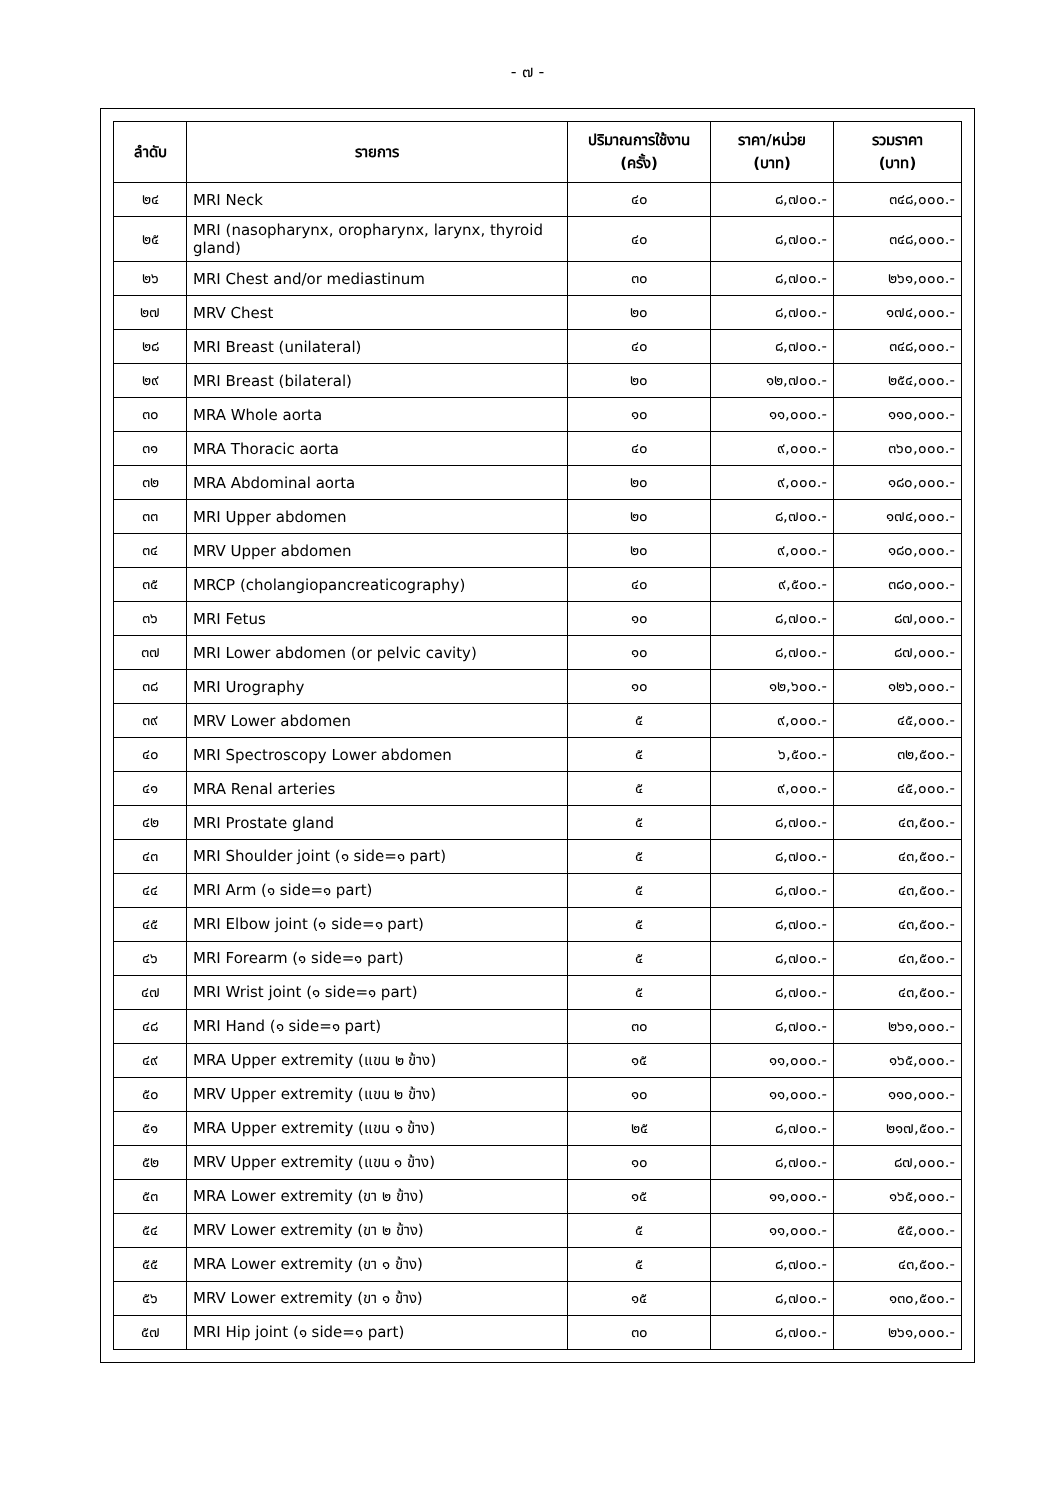- ๗ -
| ลำดับ | รายการ | ปริมาณการใช้งาน (ครั้ง) | ราคา/หน่วย (บาท) | รวมราคา (บาท) |
| --- | --- | --- | --- | --- |
| ๒๔ | MRI Neck | ๔๐ | ๘,๗๐๐.- | ๓๔๘,๐๐๐.- |
| ๒๕ | MRI (nasopharynx, oropharynx, larynx, thyroid gland) | ๔๐ | ๘,๗๐๐.- | ๓๔๘,๐๐๐.- |
| ๒๖ | MRI Chest and/or mediastinum | ๓๐ | ๘,๗๐๐.- | ๒๖๑,๐๐๐.- |
| ๒๗ | MRV Chest | ๒๐ | ๘,๗๐๐.- | ๑๗๔,๐๐๐.- |
| ๒๘ | MRI Breast (unilateral) | ๔๐ | ๘,๗๐๐.- | ๓๔๘,๐๐๐.- |
| ๒๙ | MRI Breast (bilateral) | ๒๐ | ๑๒,๗๐๐.- | ๒๕๔,๐๐๐.- |
| ๓๐ | MRA Whole aorta | ๑๐ | ๑๑,๐๐๐.- | ๑๑๐,๐๐๐.- |
| ๓๑ | MRA Thoracic aorta | ๔๐ | ๙,๐๐๐.- | ๓๖๐,๐๐๐.- |
| ๓๒ | MRA Abdominal aorta | ๒๐ | ๙,๐๐๐.- | ๑๘๐,๐๐๐.- |
| ๓๓ | MRI Upper abdomen | ๒๐ | ๘,๗๐๐.- | ๑๗๔,๐๐๐.- |
| ๓๔ | MRV Upper abdomen | ๒๐ | ๙,๐๐๐.- | ๑๘๐,๐๐๐.- |
| ๓๕ | MRCP (cholangiopancreaticography) | ๔๐ | ๙,๕๐๐.- | ๓๘๐,๐๐๐.- |
| ๓๖ | MRI Fetus | ๑๐ | ๘,๗๐๐.- | ๘๗,๐๐๐.- |
| ๓๗ | MRI Lower abdomen (or pelvic cavity) | ๑๐ | ๘,๗๐๐.- | ๘๗,๐๐๐.- |
| ๓๘ | MRI Urography | ๑๐ | ๑๒,๖๐๐.- | ๑๒๖,๐๐๐.- |
| ๓๙ | MRV Lower abdomen | ๕ | ๙,๐๐๐.- | ๔๕,๐๐๐.- |
| ๔๐ | MRI Spectroscopy Lower abdomen | ๕ | ๖,๕๐๐.- | ๓๒,๕๐๐.- |
| ๔๑ | MRA Renal arteries | ๕ | ๙,๐๐๐.- | ๔๕,๐๐๐.- |
| ๔๒ | MRI Prostate gland | ๕ | ๘,๗๐๐.- | ๔๓,๕๐๐.- |
| ๔๓ | MRI Shoulder joint (๑ side=๑ part) | ๕ | ๘,๗๐๐.- | ๔๓,๕๐๐.- |
| ๔๔ | MRI Arm (๑ side=๑ part) | ๕ | ๘,๗๐๐.- | ๔๓,๕๐๐.- |
| ๔๕ | MRI Elbow joint (๑ side=๑ part) | ๕ | ๘,๗๐๐.- | ๔๓,๕๐๐.- |
| ๔๖ | MRI Forearm (๑ side=๑ part) | ๕ | ๘,๗๐๐.- | ๔๓,๕๐๐.- |
| ๔๗ | MRI Wrist joint (๑ side=๑ part) | ๕ | ๘,๗๐๐.- | ๔๓,๕๐๐.- |
| ๔๘ | MRI Hand (๑ side=๑ part) | ๓๐ | ๘,๗๐๐.- | ๒๖๑,๐๐๐.- |
| ๔๙ | MRA Upper extremity (แขน ๒ ข้าง) | ๑๕ | ๑๑,๐๐๐.- | ๑๖๕,๐๐๐.- |
| ๕๐ | MRV Upper extremity (แขน ๒ ข้าง) | ๑๐ | ๑๑,๐๐๐.- | ๑๑๐,๐๐๐.- |
| ๕๑ | MRA Upper extremity (แขน ๑ ข้าง) | ๒๕ | ๘,๗๐๐.- | ๒๑๗,๕๐๐.- |
| ๕๒ | MRV Upper extremity (แขน ๑ ข้าง) | ๑๐ | ๘,๗๐๐.- | ๘๗,๐๐๐.- |
| ๕๓ | MRA Lower extremity (ขา ๒ ข้าง) | ๑๕ | ๑๑,๐๐๐.- | ๑๖๕,๐๐๐.- |
| ๕๔ | MRV Lower extremity (ขา ๒ ข้าง) | ๕ | ๑๑,๐๐๐.- | ๕๕,๐๐๐.- |
| ๕๕ | MRA Lower extremity (ขา ๑ ข้าง) | ๕ | ๘,๗๐๐.- | ๔๓,๕๐๐.- |
| ๕๖ | MRV Lower extremity (ขา ๑ ข้าง) | ๑๕ | ๘,๗๐๐.- | ๑๓๐,๕๐๐.- |
| ๕๗ | MRI Hip joint (๑ side=๑ part) | ๓๐ | ๘,๗๐๐.- | ๒๖๑,๐๐๐.- |